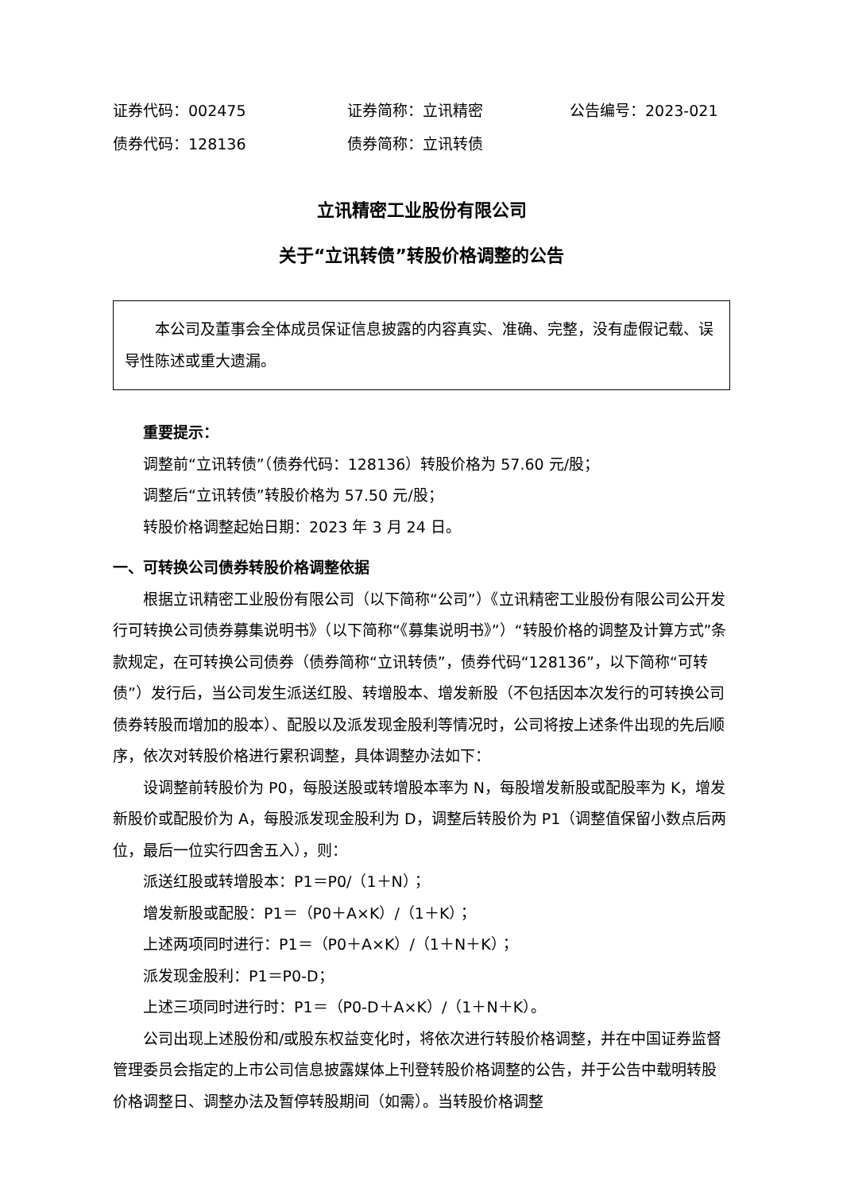证券代码：002475 证券简称：立讯精密 公告编号：2023-021
债券代码：128136 债券简称：立讯转债
立讯精密工业股份有限公司
关于“立讯转债”转股价格调整的公告
本公司及董事会全体成员保证信息披露的内容真实、准确、完整，没有虚假记载、误导性陈述或重大遗漏。
重要提示：
调整前“立讯转债”（债券代码：128136）转股价格为 57.60 元/股；
调整后“立讯转债”转股价格为 57.50 元/股；
转股价格调整起始日期：2023 年 3 月 24 日。
一、可转换公司债券转股价格调整依据
根据立讯精密工业股份有限公司（以下简称“公司”）《立讯精密工业股份有限公司公开发行可转换公司债券募集说明书》（以下简称“《募集说明书》”）“转股价格的调整及计算方式”条款规定，在可转换公司债券（债券简称“立讯转债”，债券代码“128136”，以下简称“可转债”）发行后，当公司发生派送红股、转增股本、增发新股（不包括因本次发行的可转换公司债券转股而增加的股本）、配股以及派发现金股利等情况时，公司将按上述条件出现的先后顺序，依次对转股价格进行累积调整，具体调整办法如下：
设调整前转股价为 P0，每股送股或转增股本率为 N，每股增发新股或配股率为 K，增发新股价或配股价为 A，每股派发现金股利为 D，调整后转股价为 P1（调整值保留小数点后两位，最后一位实行四舍五入），则：
派送红股或转增股本：P1＝P0/（1＋N）；
增发新股或配股：P1＝（P0＋A×K）/（1＋K）；
上述两项同时进行：P1＝（P0＋A×K）/（1＋N＋K）；
派发现金股利：P1＝P0-D；
上述三项同时进行时：P1＝（P0-D＋A×K）/（1＋N＋K）。
公司出现上述股份和/或股东权益变化时，将依次进行转股价格调整，并在中国证券监督管理委员会指定的上市公司信息披露媒体上刊登转股价格调整的公告，并于公告中载明转股价格调整日、调整办法及暂停转股期间（如需）。当转股价格调整